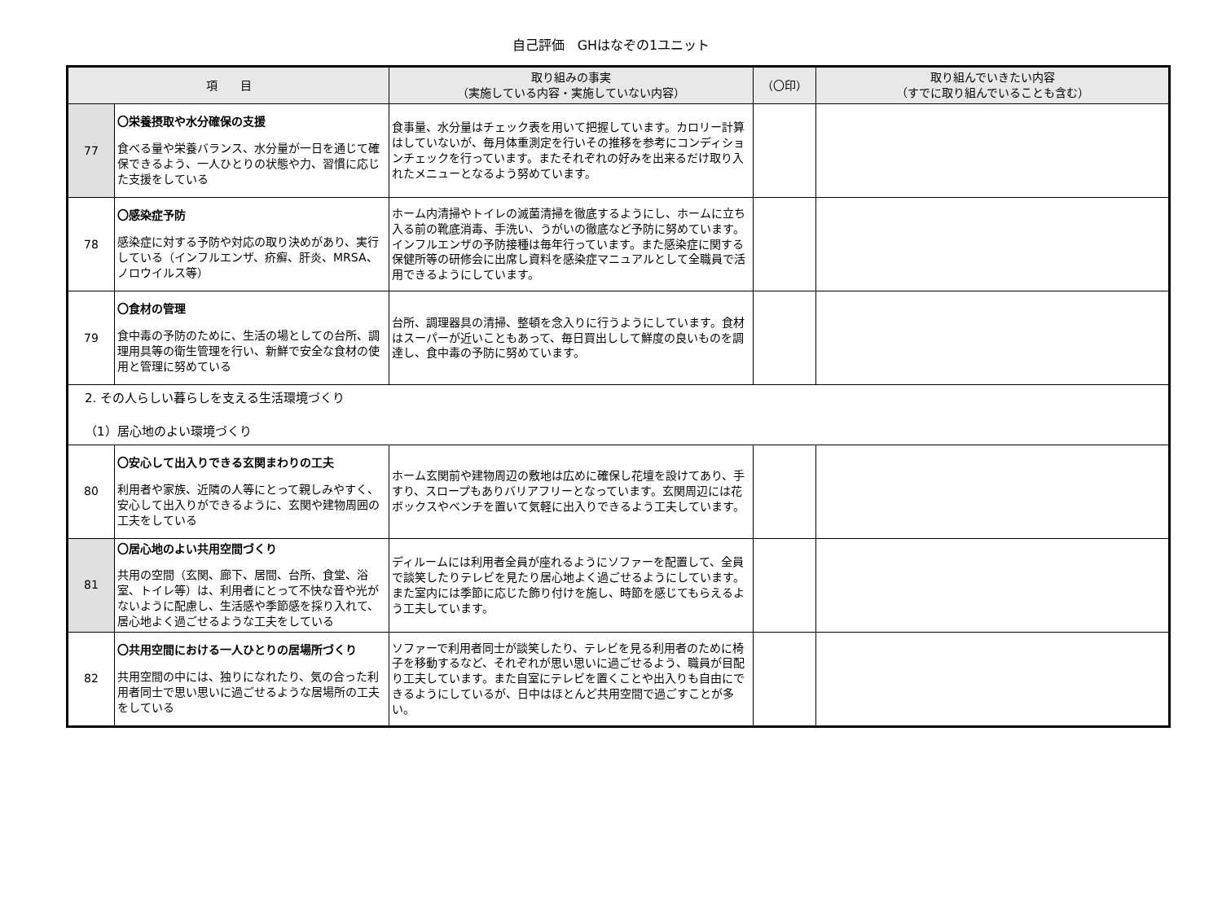自己評価　GHはなぞの1ユニット
| 項 目 | | 取り組みの事実 （実施している内容・実施していない内容） | （〇印） | 取り組んでいきたい内容 （すでに取り組んでいることも含む） |
| --- | --- | --- | --- | --- |
| 77 | 〇栄養摂取や水分確保の支援 食べる量や栄養バランス、水分量が一日を通じて確保できるよう、一人ひとりの状態や力、習慣に応じた支援をしている | 食事量、水分量はチェック表を用いて把握しています。カロリー計算はしていないが、毎月体重測定を行いその推移を参考にコンディションチェックを行っています。またそれぞれの好みを出来るだけ取り入れたメニューとなるよう努めています。 | | |
| 78 | 〇感染症予防 感染症に対する予防や対応の取り決めがあり、実行している（インフルエンザ、疥癬、肝炎、MRSA、ノロウイルス等） | ホーム内清掃やトイレの滅菌清掃を徹底するようにし、ホームに立ち入る前の靴底消毒、手洗い、うがいの徹底など予防に努めています。インフルエンザの予防接種は毎年行っています。また感染症に関する保健所等の研修会に出席し資料を感染症マニュアルとして全職員で活用できるようにしています。 | | |
| 79 | 〇食材の管理 食中毒の予防のために、生活の場としての台所、調理用具等の衛生管理を行い、新鮮で安全な食材の使用と管理に努めている | 台所、調理器具の清掃、整頓を念入りに行うようにしています。食材はスーパーが近いこともあって、毎日買出しして鮮度の良いものを調達し、食中毒の予防に努めています。 | | |
| 2. その人らしい暮らしを支える生活環境づくり （1）居心地のよい環境づくり | | | | |
| 80 | 〇安心して出入りできる玄関まわりの工夫 利用者や家族、近隣の人等にとって親しみやすく、安心して出入りができるように、玄関や建物周囲の工夫をしている | ホーム玄関前や建物周辺の敷地は広めに確保し花壇を設けてあり、手すり、スロープもありバリアフリーとなっています。玄関周辺には花ボックスやベンチを置いて気軽に出入りできるよう工夫しています。 | | |
| 81 | 〇居心地のよい共用空間づくり 共用の空間（玄関、廊下、居間、台所、食堂、浴室、トイレ等）は、利用者にとって不快な音や光がないように配慮し、生活感や季節感を採り入れて、居心地よく過ごせるような工夫をしている | ディルームには利用者全員が座れるようにソファーを配置して、全員で談笑したりテレビを見たり居心地よく過ごせるようにしています。また室内には季節に応じた飾り付けを施し、時節を感じてもらえるよう工夫しています。 | | |
| 82 | 〇共用空間における一人ひとりの居場所づくり 共用空間の中には、独りになれたり、気の合った利用者同士で思い思いに過ごせるような居場所の工夫をしている | ソファーで利用者同士が談笑したり、テレビを見る利用者のために椅子を移動するなど、それぞれが思い思いに過ごせるよう、職員が目配り工夫しています。また自室にテレビを置くことや出入りも自由にできるようにしているが、日中はほとんど共用空間で過ごすことが多い。 | | |